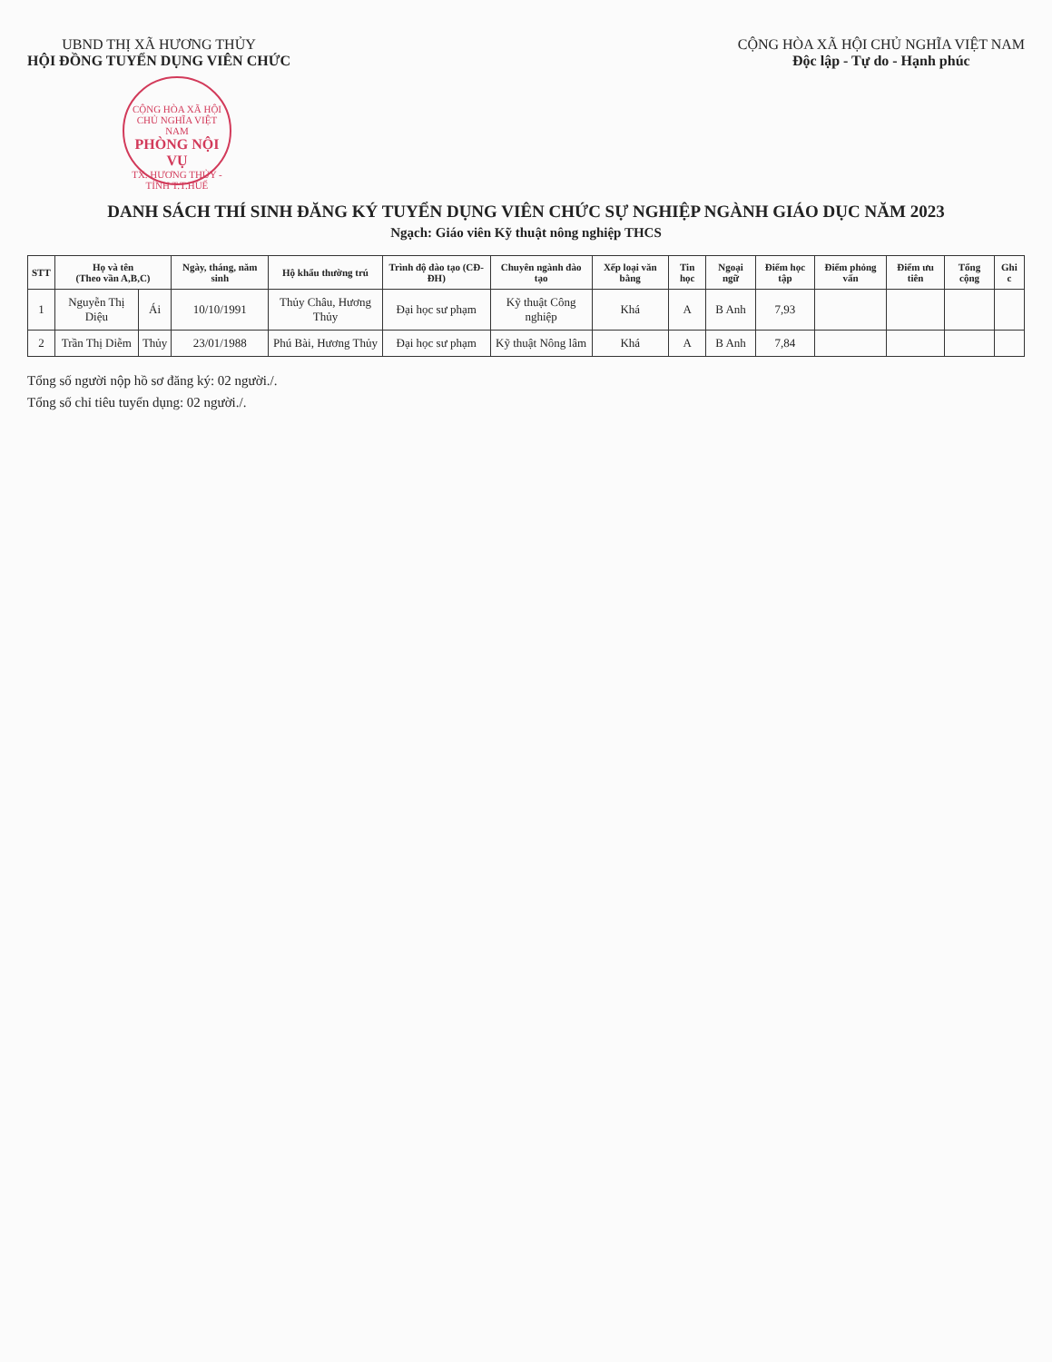UBND THỊ XÃ HƯƠNG THỦY
HỘI ĐỒNG TUYỂN DỤNG VIÊN CHỨC
CỘNG HÒA XÃ HỘI CHỦ NGHĨA VIỆT NAM PHÒNG NỘI VỤ TX. HƯƠNG THỦY - TỈNH T.T.HUẾ
CỘNG HÒA XÃ HỘI CHỦ NGHĨA VIỆT NAM
Độc lập - Tự do - Hạnh phúc
DANH SÁCH THÍ SINH ĐĂNG KÝ TUYỂN DỤNG VIÊN CHỨC SỰ NGHIỆP NGÀNH GIÁO DỤC NĂM 2023
Ngạch: Giáo viên Kỹ thuật nông nghiệp THCS
| STT | Họ và tên (Theo vần A,B,C) | | Ngày, tháng, năm sinh | Hộ khẩu thường trú | Trình độ đào tạo (CĐ-ĐH) | Chuyên ngành đào tạo | Xếp loại văn bằng | Tin học | Ngoại ngữ | Điểm học tập | Điểm phỏng vấn | Điểm ưu tiên | Tổng cộng | Ghi c |
| --- | --- | --- | --- | --- | --- | --- | --- | --- | --- | --- | --- | --- | --- | --- |
| 1 | Nguyễn Thị Diệu | Ái | 10/10/1991 | Thủy Châu, Hương Thủy | Đại học sư phạm | Kỹ thuật Công nghiệp | Khá | A | B Anh | 7,93 | | | | |
| 2 | Trần Thị Diễm | Thủy | 23/01/1988 | Phú Bài, Hương Thủy | Đại học sư phạm | Kỹ thuật Nông lâm | Khá | A | B Anh | 7,84 | | | | |
Tổng số người nộp hồ sơ đăng ký: 02 người./.
Tổng số chỉ tiêu tuyển dụng: 02 người./.